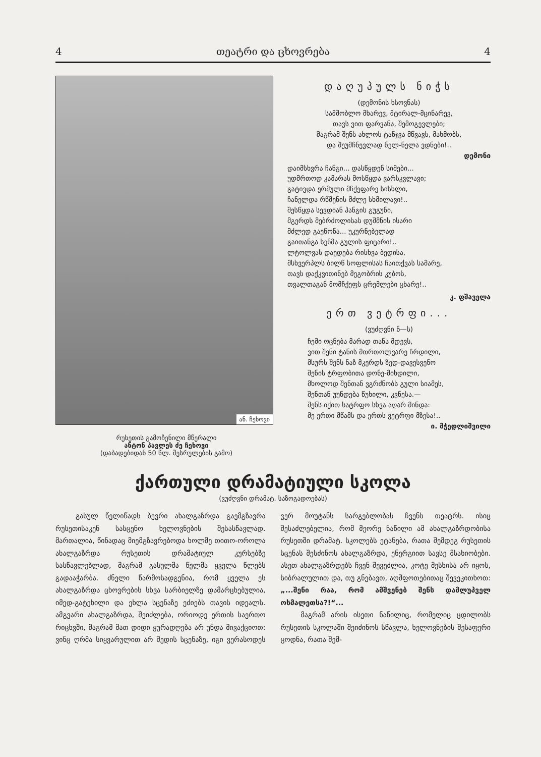4 თეატრი და ცხოვრება 4
ან. ჩეხოვი
რუსეთის გამოჩენილი მწერალი
ანტონ პავლეს ძე ჩეხოვი
(დაბადებიდან 50 წლ. შესრულების გამო)
დაღუპულს ნიჭს
(დემონის ხსოვნას)
სამშობლო მხარევ, მტირალ-მცინარევ,
თავს ვით ფარვანა, შემოგევლები;
მაგრამ შენს ახლოს ტანჯვა მწვავს, მახმობს,
და შეუმჩნევლად ნელ-ნელა ვდნები!..
დემონი
დაიმსხვრა ჩანგი... დასწყდენ სიმები...
უდმრთოდ კამარას მოსწყდა ვარსკვლავი;
გატივდა ერმული მჩქეფარე სისხლი,
ჩანელდა რწმენის მძლე სხმილავი!..
შესწყდა სევდიან ჰანგის გუგუნი,
მგერდს მებრძოლისას დუშმნის ისარი
მძლედ გაეწონა... უკურნებელად
გაითანგა სენმა გულის ფიცარი!..
ლტოლვას დაედება რისხვა ბედისა,
მსხვერპლს ბილწ სოფლისას ჩაითქვას სამარე,
თავს დაქკვითინებ მეგობრის კუბოს,
თვალთაგან მომჩქეფს ცრემლები ცხარე!..
კ. ფშაველა
ერთ ვეტრფი...
(ვუძღვნი ნ—ს)
ჩემი ოცნება მარად თანა მდევს,
ვით შენი ტანის მთრთოლვარე ჩრდილი,
მსურს შენს ნაზ მკერდს ზედ-დავესვენო
შენის ტრფობითა დონე-მიხდილი,
მხოლოდ შენთან ვგრძნობს გული სიამეს,
შენთან უუნდება წუხილი, კვნესა.—
შენს იქით სატრფო სხვა აღარ მინდა:
მე ერთი მწამს და ერთს ვეტრფი მზესა!..
ი. მჭედლიშვილი
ქართული დრამატიული სკოლა
(ვუძღვნი დრამატ. საზოგადოებას)
გასულ წელიწადს ბევრი ახალგაზრდა გაემგზავრა რუსეთისაკენ სასცენო ხელოვნების შესასწავლად. მართალია, წინადაც მიემგზავრებოდა ხოლმე თითო-ოროლა ახალგაზრდა რუსეთის დრამატიულ კურსებზე სასწავლებლად, მაგრამ გასულმა წელმა ყველა წლებს გადააჭარბა. ძნელი წარმოსადგენია, რომ ყველა ეს ახალგაზრდა ცხოვრების სხვა სარბიელზე დამარცხებულია, იმედ-გატეხილი და ეხლა სცენაზე ეძიებს თავის იდეალს. ამგვარი ახალგაზრდა, შეიძლება, ორიოდე ერთის საერთო რიცხვში, მაგრამ მათ დიდი ყურადღება არ უნდა მივაქციოთ: ვინც ღრმა სიყვარულით არ შედის სცენაზე, იგი ვერასოდეს ვერ მოუტანს სარგებლობას ჩვენს თეატრს. ისიც შესაძლებელია, რომ მეორე ნაწილი ამ ახალგაზრდობისა რუსეთში დრამატ. სკოლებს ეტანება, რათა შემდეგ რუსეთის სცენას შესძინოს ახალგაზრდა, ენერგიით სავსე მსახიობები. ასეთ ახალგაზრდებს ჩვენ შევეძლია, კოტე მესხისა არ იყოს, სიბრალულით და, თუ გნებავთ, აღშფოთებითაც შევეკითხოთ: „...შენი რაა, რომ ამშვენებ შენს დამლუპველ ოსმალეთსა?!“...
მაგრამ არის ისეთი ნაწილიც, რომელიც ცდილობს რუსეთის სკოლაში შეიძინოს სწავლა, ხელოვნების შესაფერი ცოდნა, რათა შემ-